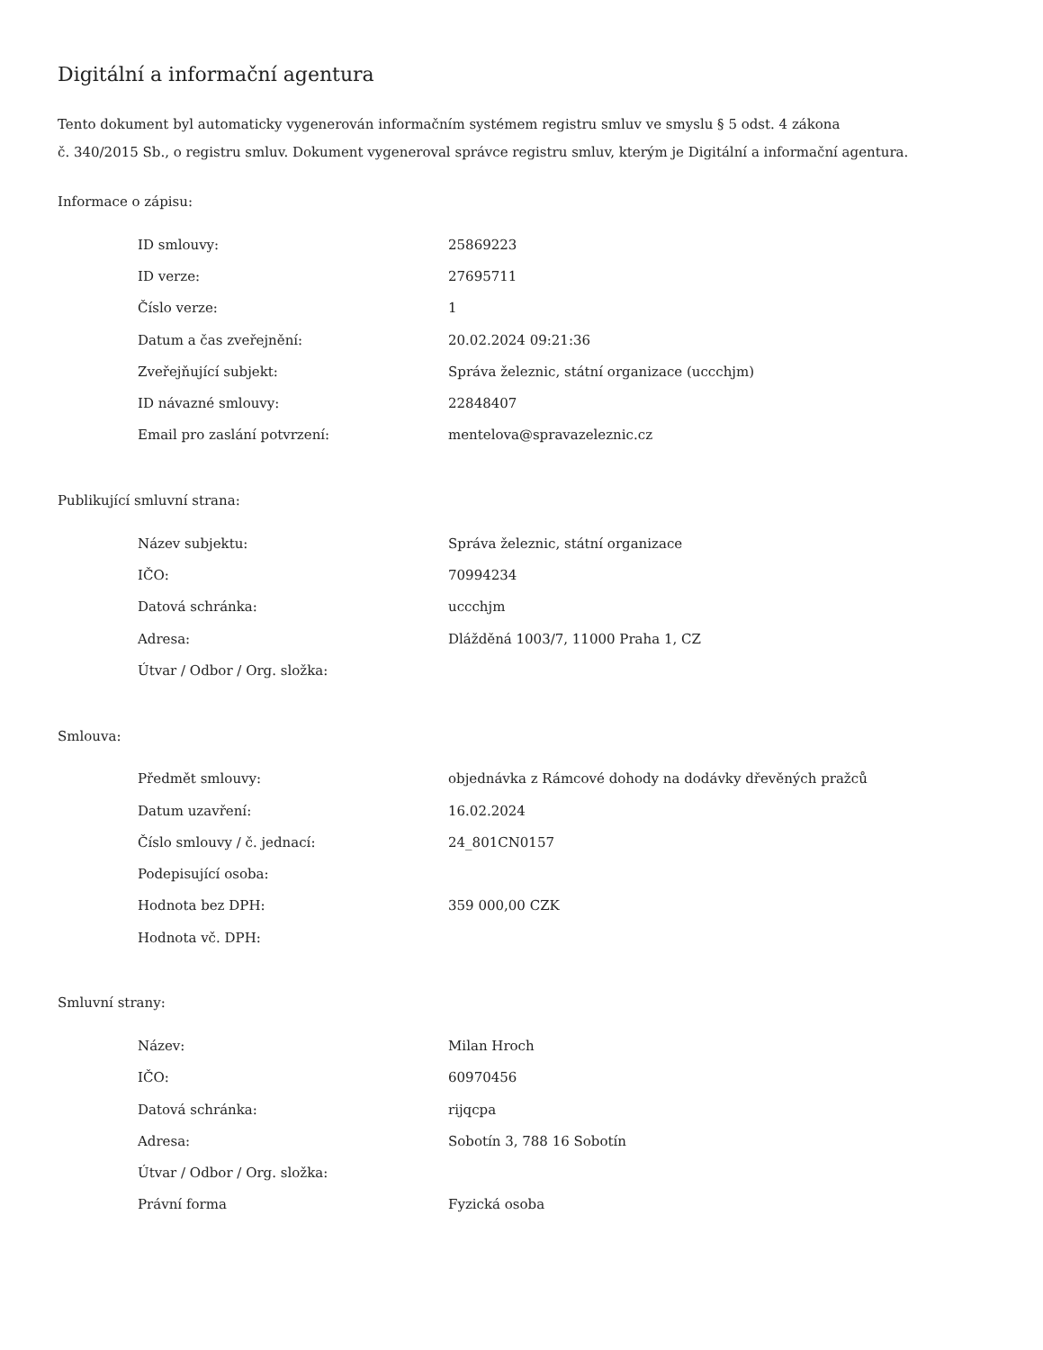Digitální a informační agentura
Tento dokument byl automaticky vygenerován informačním systémem registru smluv ve smyslu § 5 odst. 4 zákona
č. 340/2015 Sb., o registru smluv. Dokument vygeneroval správce registru smluv, kterým je Digitální a informační agentura.
Informace o zápisu:
| ID smlouvy: | 25869223 |
| ID verze: | 27695711 |
| Číslo verze: | 1 |
| Datum a čas zveřejnění: | 20.02.2024 09:21:36 |
| Zveřejňující subjekt: | Správa železnic, státní organizace (uccchjm) |
| ID návazné smlouvy: | 22848407 |
| Email pro zaslání potvrzení: | mentelova@spravazeleznic.cz |
Publikující smluvní strana:
| Název subjektu: | Správa železnic, státní organizace |
| IČO: | 70994234 |
| Datová schránka: | uccchjm |
| Adresa: | Dlážděná 1003/7, 11000 Praha 1, CZ |
| Útvar / Odbor / Org. složka: | |
Smlouva:
| Předmět smlouvy: | objednávka z Rámcové dohody na dodávky dřevěných pražců |
| Datum uzavření: | 16.02.2024 |
| Číslo smlouvy / č. jednací: | 24_801CN0157 |
| Podepisující osoba: | |
| Hodnota bez DPH: | 359 000,00 CZK |
| Hodnota vč. DPH: | |
Smluvní strany:
| Název: | Milan Hroch |
| IČO: | 60970456 |
| Datová schránka: | rijqcpa |
| Adresa: | Sobotín 3, 788 16 Sobotín |
| Útvar / Odbor / Org. složka: | |
| Právní forma | Fyzická osoba |